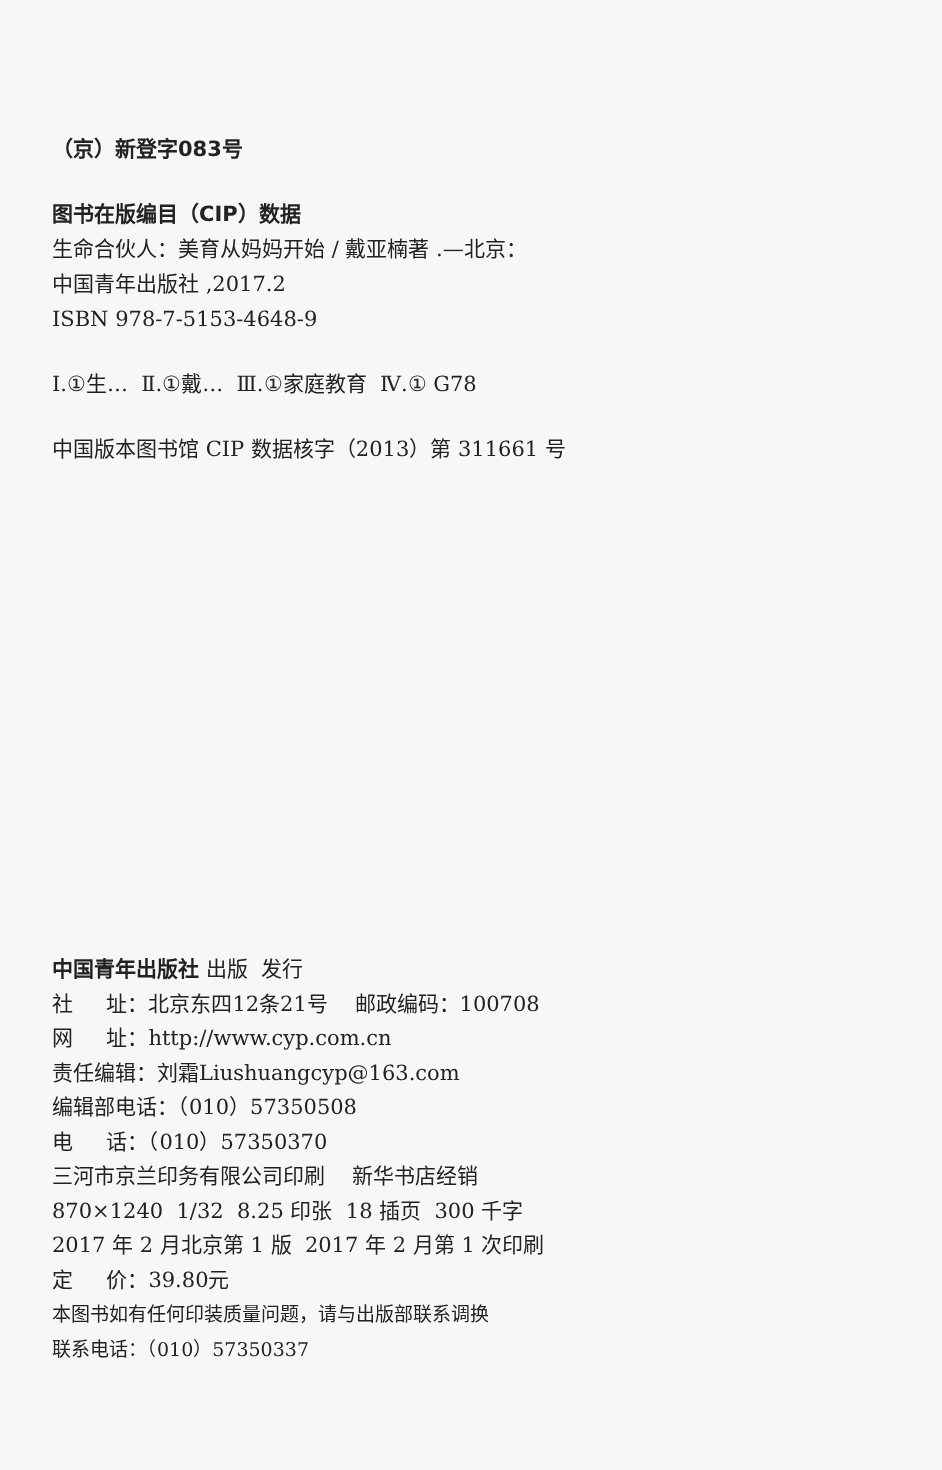（京）新登字083号
图书在版编目（CIP）数据
生命合伙人：美育从妈妈开始 / 戴亚楠著 .—北京：
中国青年出版社 ,2017.2
ISBN 978-7-5153-4648-9
Ⅰ.①生… Ⅱ.①戴… Ⅲ.①家庭教育 Ⅳ.① G78
中国版本图书馆 CIP 数据核字（2013）第 311661 号
中国青年出版社 出版 发行
社 址：北京东四12条21号 邮政编码：100708
网 址：http://www.cyp.com.cn
责任编辑：刘霜Liushuangcyp@163.com
编辑部电话：（010）57350508
电 话：（010）57350370
三河市京兰印务有限公司印刷 新华书店经销
870×1240 1/32 8.25 印张 18 插页 300 千字
2017 年 2 月北京第 1 版 2017 年 2 月第 1 次印刷
定 价：39.80元
本图书如有任何印装质量问题，请与出版部联系调换
联系电话：（010）57350337